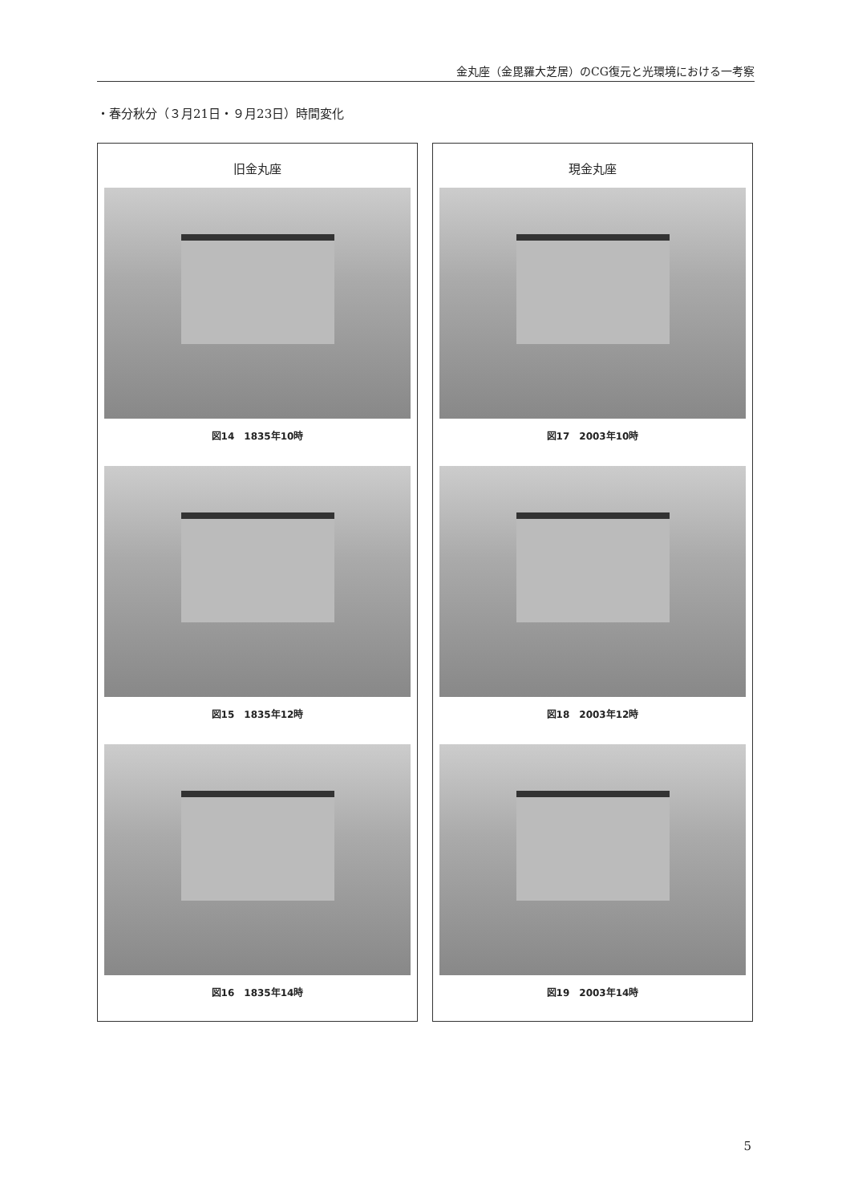金丸座（金毘羅大芝居）のCG復元と光環境における一考察
・春分秋分（３月21日・９月23日）時間変化
旧金丸座
図14　1835年10時
図15　1835年12時
図16　1835年14時
現金丸座
図17　2003年10時
図18　2003年12時
図19　2003年14時
5